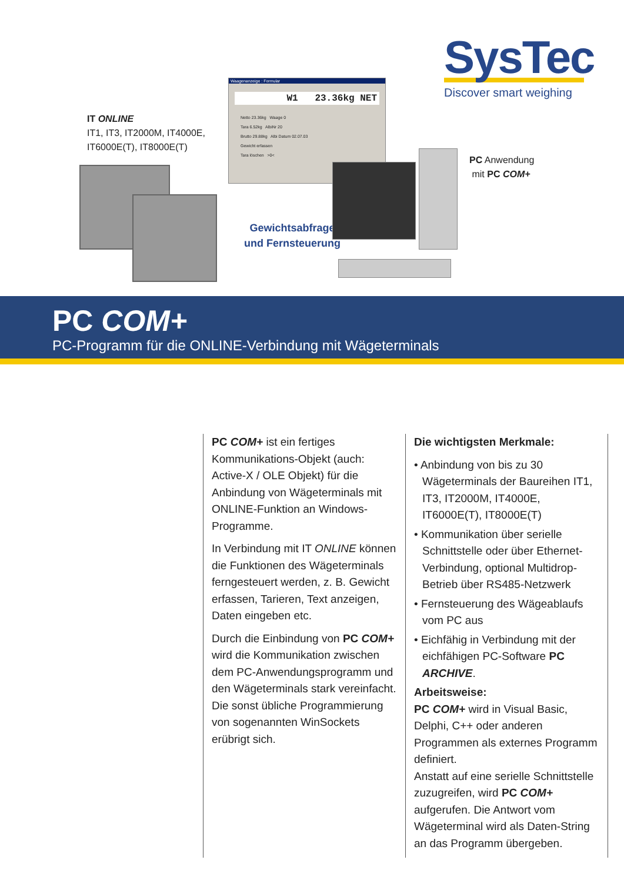SysTec
Discover smart weighing
Waagenanzeige : Formular
W1 23.36kg NET
Netto 23.36kg Waage 0
Tara 6.52kg AlbiNr 20
Brutto 29.88kg Albi Datum 02.07.03
Gewicht erfassen
Tara löschen >0<
IT ONLINE
IT1, IT3, IT2000M, IT4000E,
IT6000E(T), IT8000E(T)
Gewichtsabfrage
und Fernsteuerung
PC Anwendung
mit PC COM+
PC COM+
PC-Programm für die ONLINE-Verbindung mit Wägeterminals
PC COM+ ist ein fertiges Kommunika­tions-Objekt (auch: Active-X / OLE Objekt) für die Anbindung von Wägeterminals mit ONLINE-Funktion an Windows-Programme.
In Verbindung mit IT ONLINE können die Funktionen des Wägeterminals ferngesteuert werden, z. B. Gewicht erfassen, Tarieren, Text anzeigen, Daten eingeben etc.
Durch die Einbindung von PC COM+ wird die Kommunikation zwischen dem PC-Anwendungsprogramm und den Wägeterminals stark vereinfacht.
Die sonst übliche Programmierung von sogenannten WinSockets erübrigt sich.
Die wichtigsten Merkmale:
• Anbindung von bis zu 30 Wägeterminals der Baureihen IT1, IT3, IT2000M, IT4000E, IT6000E(T), IT8000E(T)
• Kommunikation über serielle Schnitt­stelle oder über Ethernet-Verbindung, optional Multidrop-Betrieb über RS485-Netzwerk
• Fernsteuerung des Wägeablaufs vom PC aus
• Eichfähig in Verbindung mit der eich­fähigen PC-Software PC ARCHIVE.
Arbeitsweise:
PC COM+ wird in Visual Basic, Delphi, C++ oder anderen Programmen als externes Programm definiert.
Anstatt auf eine serielle Schnittstelle zuzugreifen, wird PC COM+ aufgerufen. Die Antwort vom Wägeterminal wird als Daten-String an das Programm übergeben.